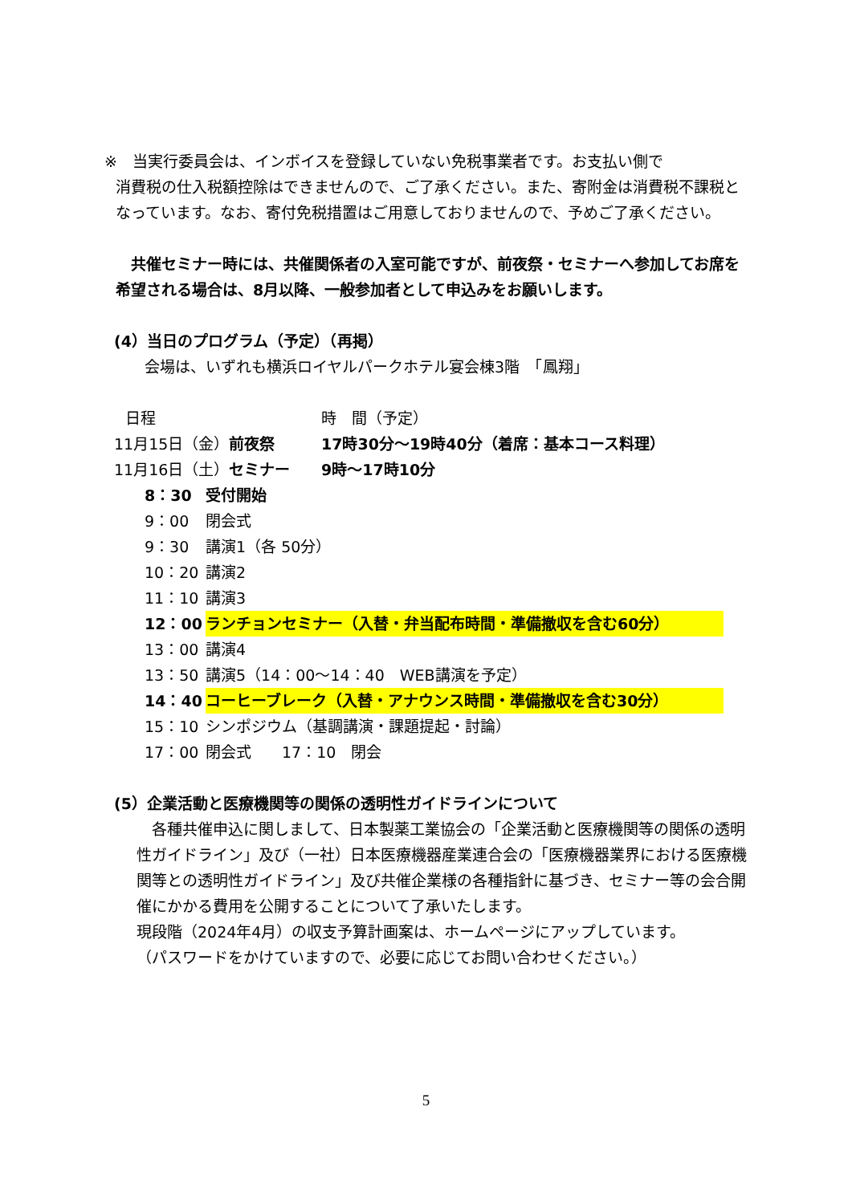※　当実行委員会は、インボイスを登録していない免税事業者です。お支払い側で
消費税の仕入税額控除はできませんので、ご了承ください。また、寄附金は消費税不課税となっています。なお、寄付免税措置はご用意しておりませんので、予めご了承ください。
　共催セミナー時には、共催関係者の入室可能ですが、前夜祭・セミナーへ参加してお席を希望される場合は、8月以降、一般参加者として申込みをお願いします。
(4）当日のプログラム（予定）（再掲）
会場は、いずれも横浜ロイヤルパークホテル宴会棟3階　「鳳翔」
日程 時　間（予定）
11月15日（金）前夜祭 17時30分～19時40分（着席：基本コース料理）
11月16日（土）セミナー 9時～17時10分
8：30 受付開始
9：00 閉会式
9：30 講演1（各 50分）
10：20 講演2
11：10 講演3
12：00 ランチョンセミナー（入替・弁当配布時間・準備撤収を含む60分）
13：00 講演4
13：50 講演5（14：00～14：40　WEB講演を予定）
14：40 コーヒーブレーク（入替・アナウンス時間・準備撤収を含む30分）
15：10 シンポジウム（基調講演・課題提起・討論）
17：00 閉会式　　17：10　閉会
(5）企業活動と医療機関等の関係の透明性ガイドラインについて
　各種共催申込に関しまして、日本製薬工業協会の「企業活動と医療機関等の関係の透明性ガイドライン」及び（一社）日本医療機器産業連合会の「医療機器業界における医療機関等との透明性ガイドライン」及び共催企業様の各種指針に基づき、セミナー等の会合開催にかかる費用を公開することについて了承いたします。
現段階（2024年4月）の収支予算計画案は、ホームページにアップしています。
（パスワードをかけていますので、必要に応じてお問い合わせください。）
5